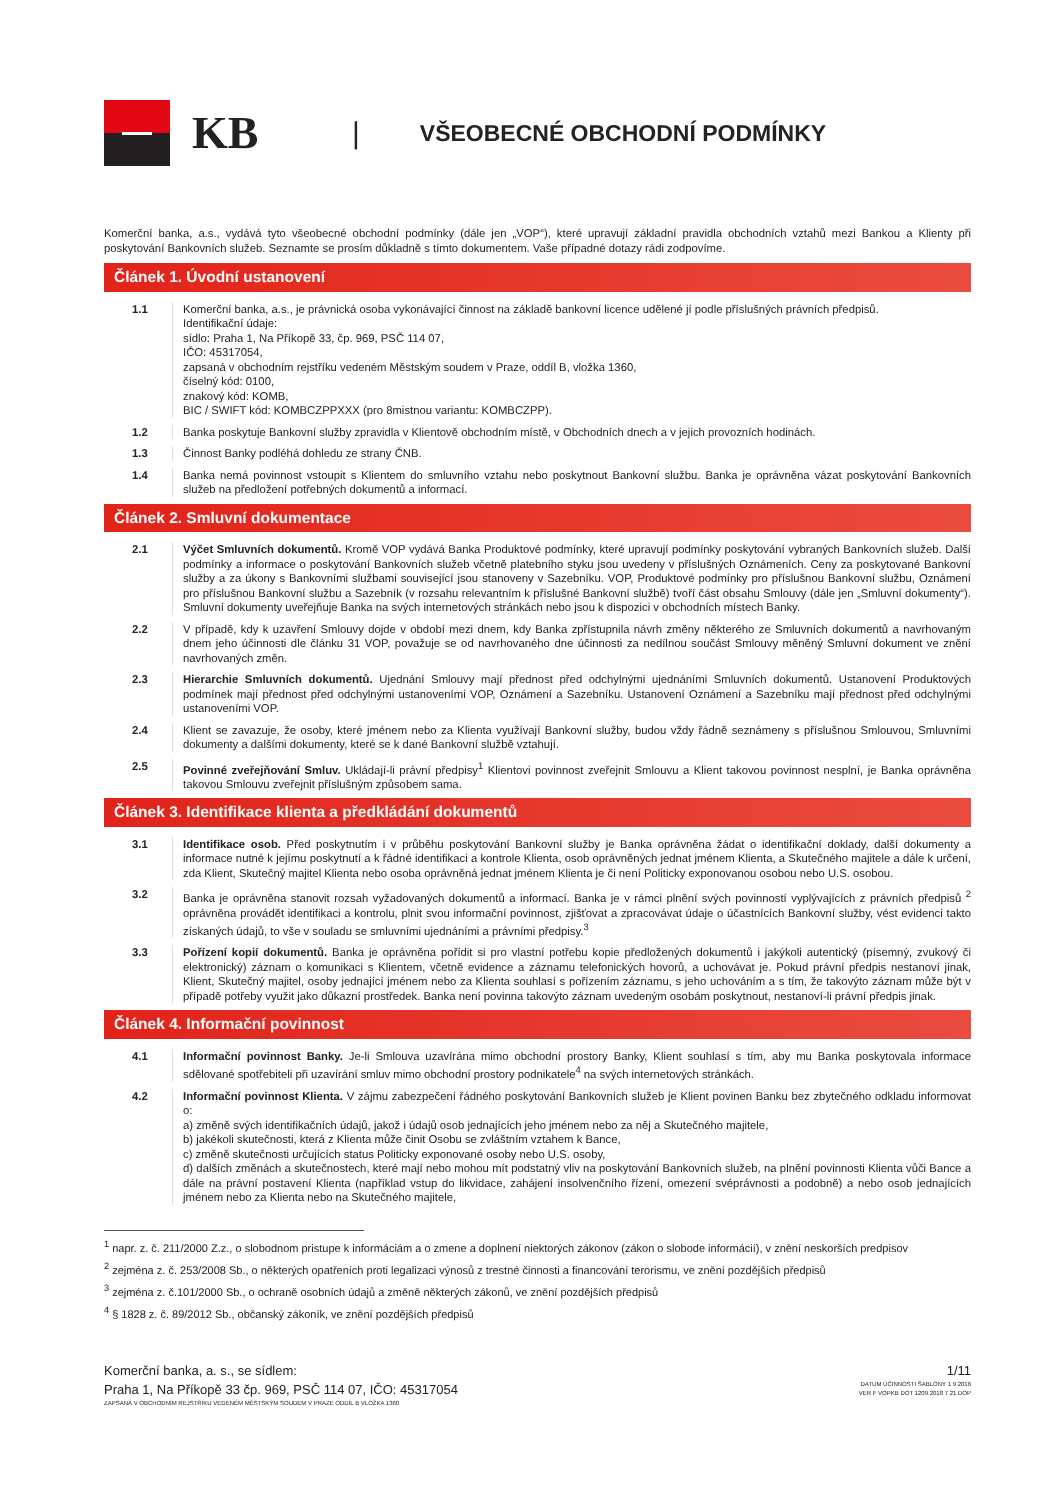KB
|
VŠEOBECNÉ OBCHODNÍ PODMÍNKY
Komerční banka, a.s., vydává tyto všeobecné obchodní podmínky (dále jen „VOP“), které upravují základní pravidla obchodních vztahů mezi Bankou a Klienty při poskytování Bankovních služeb. Seznamte se prosím důkladně s tímto dokumentem. Vaše případné dotazy rádi zodpovíme.
Článek 1. Úvodní ustanovení
1.1 Komerční banka, a.s., je právnická osoba vykonávající činnost na základě bankovní licence udělené jí podle příslušných právních předpisů.
Identifikační údaje:
sídlo: Praha 1, Na Příkopě 33, čp. 969, PSČ 114 07,
IČO: 45317054,
zapsaná v obchodním rejstříku vedeném Městským soudem v Praze, oddíl B, vložka 1360,
číselný kód: 0100,
znakový kód: KOMB,
BIC / SWIFT kód: KOMBCZPPXXX (pro 8mistnou variantu: KOMBCZPP).
1.2 Banka poskytuje Bankovní služby zpravidla v Klientově obchodním místě, v Obchodních dnech a v jejich provozních hodinách.
1.3 Činnost Banky podléhá dohledu ze strany ČNB.
1.4 Banka nemá povinnost vstoupit s Klientem do smluvního vztahu nebo poskytnout Bankovní službu. Banka je oprávněna vázat poskytování Bankovních služeb na předložení potřebných dokumentů a informací.
Článek 2. Smluvní dokumentace
2.1 Výčet Smluvních dokumentů. Kromě VOP vydává Banka Produktové podmínky, které upravují podmínky poskytování vybraných Bankovních služeb. Další podmínky a informace o poskytování Bankovních služeb včetně platebního styku jsou uvedeny v příslušných Oznámeních. Ceny za poskytované Bankovní služby a za úkony s Bankovními službami související jsou stanoveny v Sazebníku. VOP, Produktové podmínky pro příslušnou Bankovní službu, Oznámení pro příslušnou Bankovní službu a Sazebník (v rozsahu relevantním k příslušné Bankovní službě) tvoří část obsahu Smlouvy (dále jen „Smluvní dokumenty“). Smluvní dokumenty uveřejňuje Banka na svých internetových stránkách nebo jsou k dispozici v obchodních místech Banky.
2.2 V případě, kdy k uzavření Smlouvy dojde v období mezi dnem, kdy Banka zpřístupnila návrh změny některého ze Smluvních dokumentů a navrhovaným dnem jeho účinnosti dle článku 31 VOP, považuje se od navrhovaného dne účinnosti za nedílnou součást Smlouvy měněný Smluvní dokument ve znění navrhovaných změn.
2.3 Hierarchie Smluvních dokumentů. Ujednání Smlouvy mají přednost před odchylnými ujednáními Smluvních dokumentů. Ustanovení Produktových podmínek mají přednost před odchylnými ustanoveními VOP, Oznámení a Sazebníku. Ustanovení Oznámení a Sazebníku mají přednost před odchylnými ustanoveními VOP.
2.4 Klient se zavazuje, že osoby, které jménem nebo za Klienta využívají Bankovní služby, budou vždy řádně seznámeny s příslušnou Smlouvou, Smluvními dokumenty a dalšími dokumenty, které se k dané Bankovní službě vztahují.
2.5 Povinné zveřejňování Smluv. Ukládají-li právní předpisy<sup>1</sup> Klientovi povinnost zveřejnit Smlouvu a Klient takovou povinnost nesplní, je Banka oprávněna takovou Smlouvu zveřejnit příslušným způsobem sama.
Článek 3. Identifikace klienta a předkládání dokumentů
3.1 Identifikace osob. Před poskytnutím i v průběhu poskytování Bankovní služby je Banka oprávněna žádat o identifikační doklady, další dokumenty a informace nutné k jejímu poskytnutí a k řádné identifikaci a kontrole Klienta, osob oprávněných jednat jménem Klienta, a Skutečného majitele a dále k určení, zda Klient, Skutečný majitel Klienta nebo osoba oprávněná jednat jménem Klienta je či není Politicky exponovanou osobou nebo U.S. osobou.
3.2 Banka je oprávněna stanovit rozsah vyžadovaných dokumentů a informací. Banka je v rámci plnění svých povinností vyplývajících z právních předpisů <sup>2</sup> oprávněna provádět identifikaci a kontrolu, plnit svou informační povinnost, zjišťovat a zpracovávat údaje o účastnících Bankovní služby, vést evidenci takto získaných údajů, to vše v souladu se smluvními ujednáními a právními předpisy.<sup>3</sup>
3.3 Pořízení kopií dokumentů. Banka je oprávněna pořídit si pro vlastní potřebu kopie předložených dokumentů i jakýkoli autentický (písemný, zvukový či elektronický) záznam o komunikaci s Klientem, včetně evidence a záznamu telefonických hovorů, a uchovávat je. Pokud právní předpis nestanoví jinak, Klient, Skutečný majitel, osoby jednající jménem nebo za Klienta souhlasí s pořízením záznamu, s jeho uchováním a s tím, že takovýto záznam může být v případě potřeby využit jako důkazní prostředek. Banka není povinna takovýto záznam uvedeným osobám poskytnout, nestanoví-li právní předpis jinak.
Článek 4. Informační povinnost
4.1 Informační povinnost Banky. Je-li Smlouva uzavírána mimo obchodní prostory Banky, Klient souhlasí s tím, aby mu Banka poskytovala informace sdělované spotřebiteli při uzavírání smluv mimo obchodní prostory podnikatele<sup>4</sup> na svých internetových stránkách.
4.2 Informační povinnost Klienta. V zájmu zabezpečení řádného poskytování Bankovních služeb je Klient povinen Banku bez zbytečného odkladu informovat o:
a) změně svých identifikačních údajů, jakož i údajů osob jednajících jeho jménem nebo za něj a Skutečného majitele,
b) jakékoli skutečnosti, která z Klienta může činit Osobu se zvláštním vztahem k Bance,
c) změně skutečnosti určujících status Politicky exponované osoby nebo U.S. osoby,
d) dalších změnách a skutečnostech, které mají nebo mohou mít podstatný vliv na poskytování Bankovních služeb, na plnění povinnosti Klienta vůči Bance a dále na právní postavení Klienta (například vstup do likvidace, zahájení insolvenčního řízení, omezení svéprávnosti a podobně) a nebo osob jednajících jménem nebo za Klienta nebo na Skutečného majitele,
<sup>1</sup> napr. z. č. 211/2000 Z.z., o slobodnom pristupe k informáciám a o zmene a doplnení niektorých zákonov (zákon o slobode informácií), v znění neskorších predpisov
<sup>2</sup> zejména z. č. 253/2008 Sb., o některých opatřeních proti legalizaci výnosů z trestné činnosti a financování terorismu, ve znění pozdějších předpisů
<sup>3</sup> zejména z. č.101/2000 Sb., o ochraně osobních údajů a změně některých zákonů, ve znění pozdějších předpisů
<sup>4</sup> § 1828 z. č. 89/2012 Sb., občanský zákoník, ve znění pozdějších předpisů
Komerční banka, a. s., se sídlem:
Praha 1, Na Příkopě 33 čp. 969, PSČ 114 07, IČO: 45317054
ZAPSANÁ V OBCHODNÍM REJSTŘÍKU VEDENÉM MĚSTSKÝM SOUDEM V PRAZE ODDÍL B VLOŽKA 1360
1/11
DATUM ÚČINNOSTI ŠABLONY 1 9 2016
VER F VOPKB DOT 1209 2018 7 21 DOP